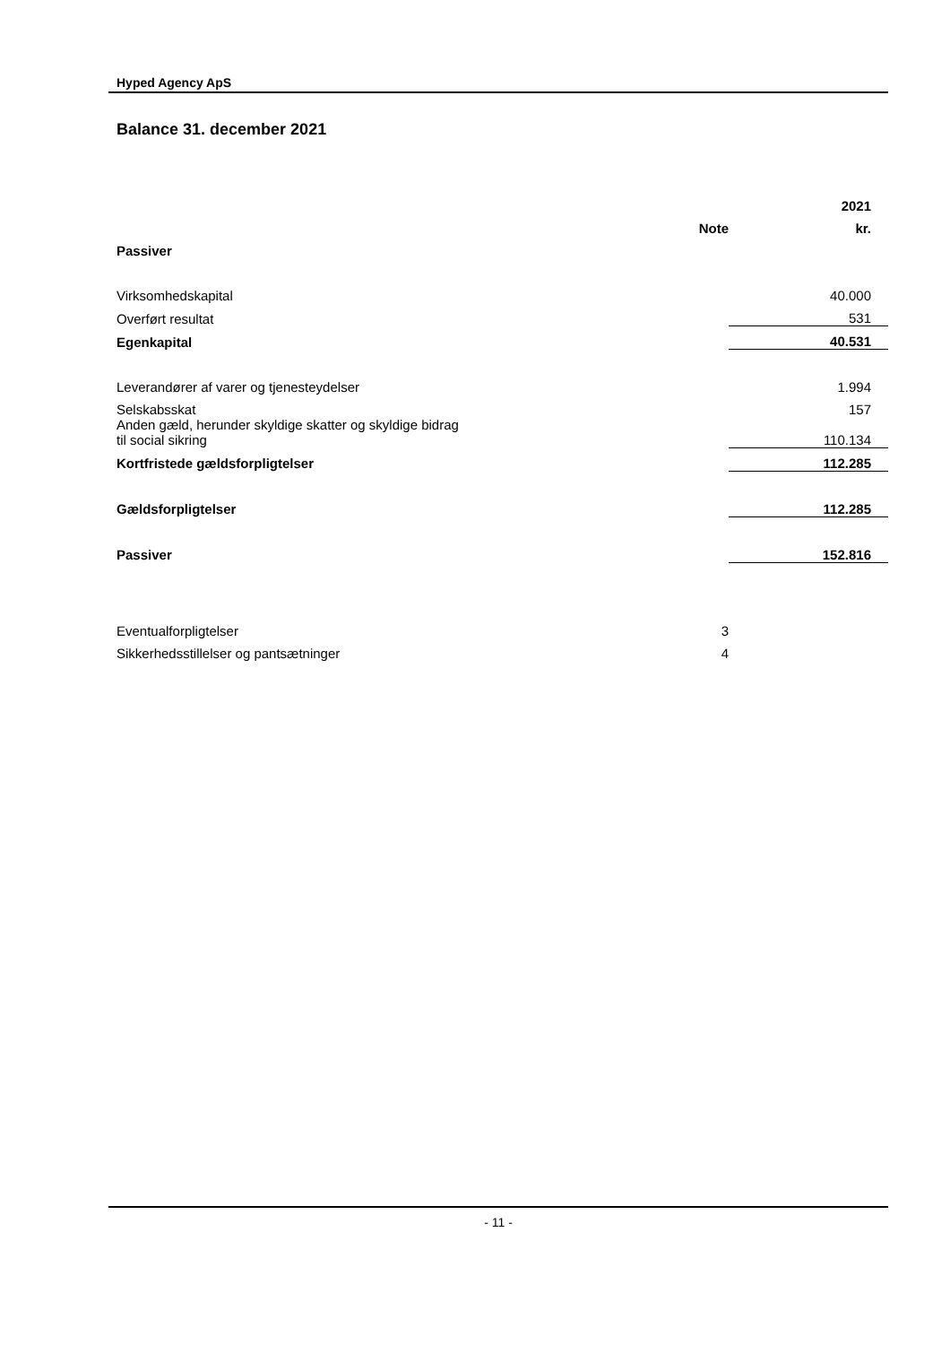Hyped Agency ApS
Balance 31. december 2021
| | | 2021 |
| | Note | kr. |
| Passiver | | |
| Virksomhedskapital | | 40.000 |
| Overført resultat | | 531 |
| Egenkapital | | 40.531 |
| Leverandører af varer og tjenesteydelser | | 1.994 |
| Selskabsskat | | 157 |
| Anden gæld, herunder skyldige skatter og skyldige bidrag til social sikring | | 110.134 |
| Kortfristede gældsforpligtelser | | 112.285 |
| Gældsforpligtelser | | 112.285 |
| Passiver | | 152.816 |
| Eventualforpligtelser | 3 | |
| Sikkerhedsstillelser og pantsætninger | 4 | |
- 11 -